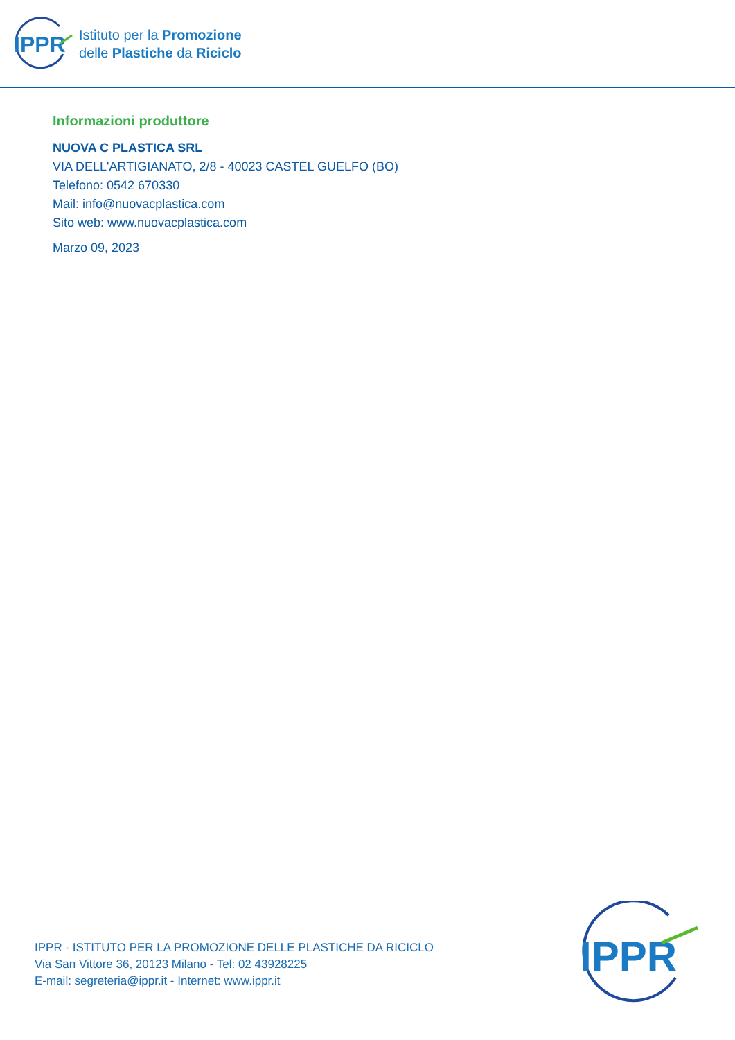IPPR
Istituto per la Promozione
delle Plastiche da Riciclo
Informazioni produttore
NUOVA C PLASTICA SRL
VIA DELL'ARTIGIANATO, 2/8 - 40023 CASTEL GUELFO (BO)
Telefono: 0542 670330
Mail: info@nuovacplastica.com
Sito web: www.nuovacplastica.com
Marzo 09, 2023
IPPR - ISTITUTO PER LA PROMOZIONE DELLE PLASTICHE DA RICICLO
Via San Vittore 36, 20123 Milano - Tel: 02 43928225
E-mail: segreteria@ippr.it - Internet: www.ippr.it
IPPR